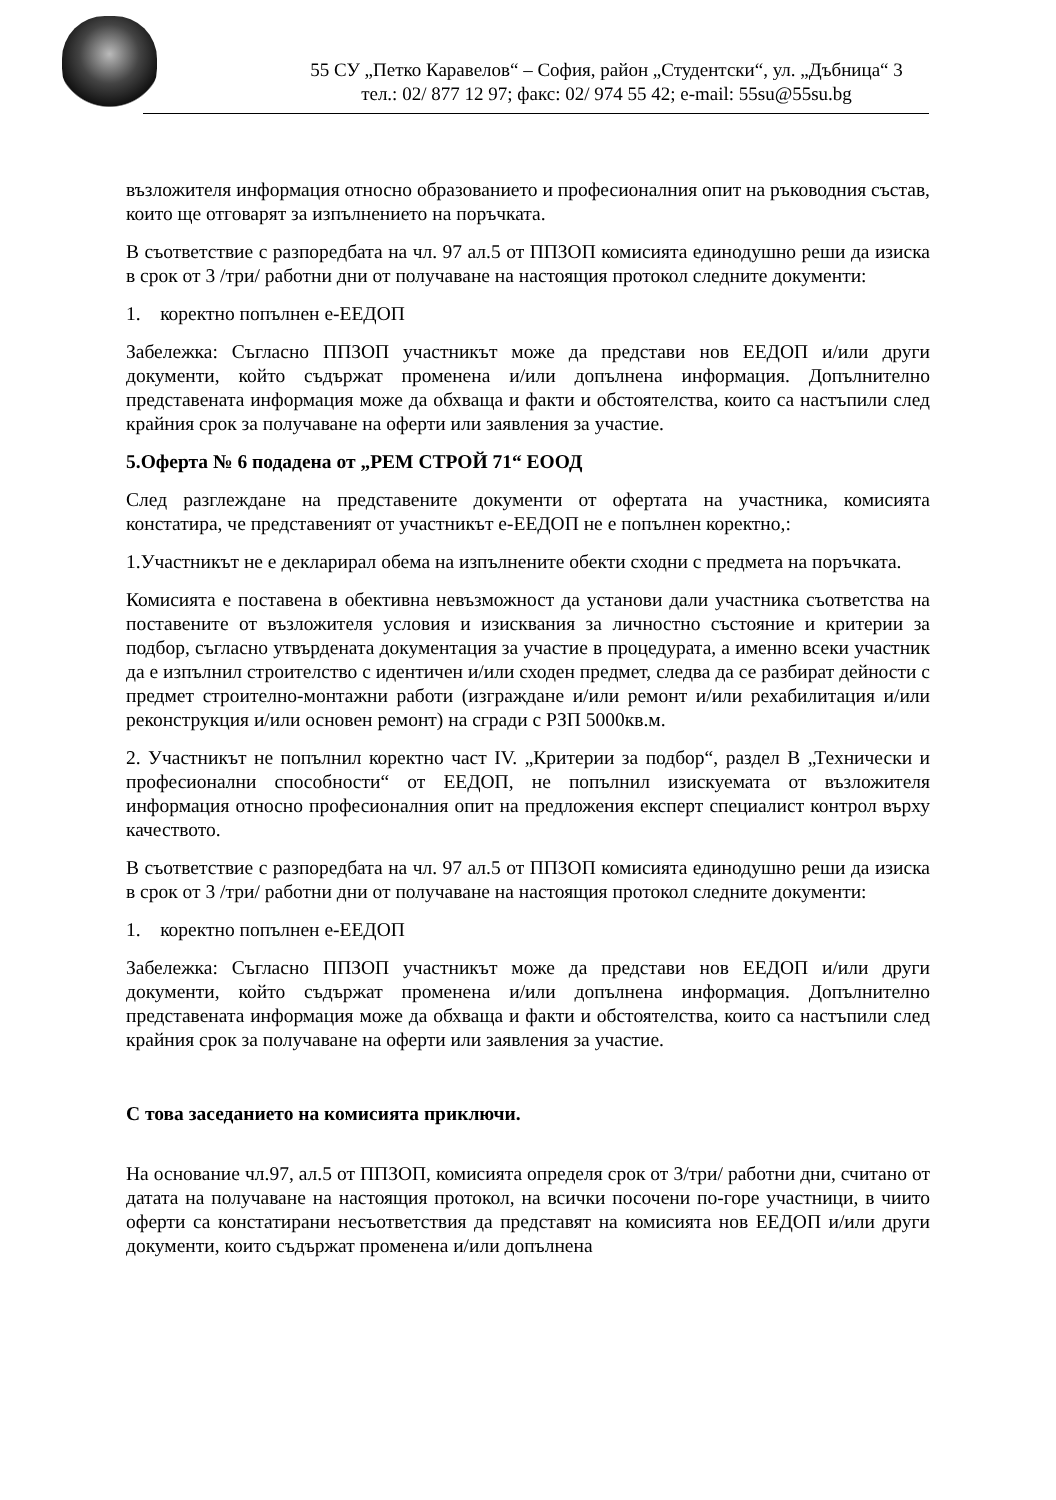55 СУ „Петко Каравелов“ – София, район „Студентски“, ул. „Дъбница“ 3
тел.: 02/ 877 12 97; факс: 02/ 974 55 42; e-mail: 55su@55su.bg
възложителя информация относно образованието и професионалния опит на ръководния състав, които ще отговарят за изпълнението на поръчката.
В съответствие с разпоредбата на чл. 97 ал.5 от ППЗОП комисията единодушно реши да изиска в срок от 3 /три/ работни дни от получаване на настоящия протокол следните документи:
1. коректно попълнен е-ЕЕДОП
Забележка: Съгласно ППЗОП участникът може да представи нов ЕЕДОП и/или други документи, който съдържат променена и/или допълнена информация. Допълнително представената информация може да обхваща и факти и обстоятелства, които са настъпили след крайния срок за получаване на оферти или заявления за участие.
5.Оферта № 6 подадена от „РЕМ СТРОЙ 71“ ЕООД
След разглеждане на представените документи от офертата на участника, комисията констатира, че представеният от участникът е-ЕЕДОП не е попълнен коректно,:
1.Участникът не е декларирал обема на изпълнените обекти сходни с предмета на поръчката.
Комисията е поставена в обективна невъзможност да установи дали участника съответства на поставените от възложителя условия и изисквания за личностно състояние и критерии за подбор, съгласно утвърдената документация за участие в процедурата, а именно всеки участник да е изпълнил строителство с идентичен и/или сходен предмет, следва да се разбират дейности с предмет строително-монтажни работи (изграждане и/или ремонт и/или рехабилитация и/или реконструкция и/или основен ремонт) на сгради с РЗП 5000кв.м.
2. Участникът не попълнил коректно част IV. „Критерии за подбор“, раздел В „Технически и професионални способности“ от ЕЕДОП, не попълнил изискуемата от възложителя информация относно професионалния опит на предложения експерт специалист контрол върху качеството.
В съответствие с разпоредбата на чл. 97 ал.5 от ППЗОП комисията единодушно реши да изиска в срок от 3 /три/ работни дни от получаване на настоящия протокол следните документи:
1. коректно попълнен е-ЕЕДОП
Забележка: Съгласно ППЗОП участникът може да представи нов ЕЕДОП и/или други документи, който съдържат променена и/или допълнена информация. Допълнително представената информация може да обхваща и факти и обстоятелства, които са настъпили след крайния срок за получаване на оферти или заявления за участие.
С това заседанието на комисията приключи.
На основание чл.97, ал.5 от ППЗОП, комисията определя срок от 3/три/ работни дни, считано от датата на получаване на настоящия протокол, на всички посочени по-горе участници, в чиито оферти са констатирани несъответствия да представят на комисията нов ЕЕДОП и/или други документи, които съдържат променена и/или допълнена